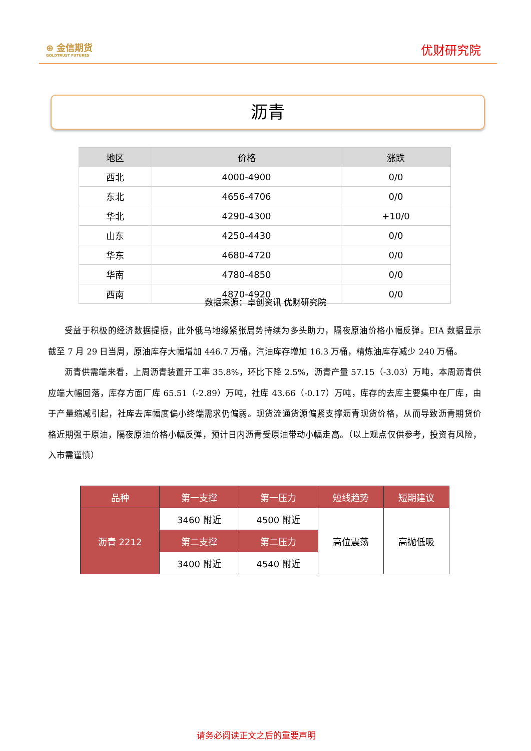⊕ 金信期货
GOLDTRUST FUTURES
优财研究院
沥青
| 地区 | 价格 | 涨跌 |
| --- | --- | --- |
| 西北 | 4000-4900 | 0/0 |
| 东北 | 4656-4706 | 0/0 |
| 华北 | 4290-4300 | +10/0 |
| 山东 | 4250-4430 | 0/0 |
| 华东 | 4680-4720 | 0/0 |
| 华南 | 4780-4850 | 0/0 |
| 西南 | 4870-4920 | 0/0 |
数据来源：卓创资讯 优财研究院
受益于积极的经济数据提振，此外俄乌地缘紧张局势持续为多头助力，隔夜原油价格小幅反弹。EIA 数据显示截至 7 月 29 日当周，原油库存大幅增加 446.7 万桶，汽油库存增加 16.3 万桶，精炼油库存减少 240 万桶。
沥青供需端来看，上周沥青装置开工率 35.8%，环比下降 2.5%，沥青产量 57.15（-3.03）万吨，本周沥青供应端大幅回落，库存方面厂库 65.51（-2.89）万吨，社库 43.66（-0.17）万吨，库存的去库主要集中在厂库，由于产量缩减引起，社库去库幅度偏小终端需求仍偏弱。现货流通货源偏紧支撑沥青现货价格，从而导致沥青期货价格近期强于原油，隔夜原油价格小幅反弹，预计日内沥青受原油带动小幅走高。（以上观点仅供参考，投资有风险，入市需谨慎）
| 品种 | 第一支撑 | 第一压力 | 短线趋势 | 短期建议 |
| 沥青 2212 | 3460 附近 | 4500 附近 | 高位震荡 | 高抛低吸 |
| | 第二支撑 | 第二压力 | | |
| | 3400 附近 | 4540 附近 | | |
请务必阅读正文之后的重要声明